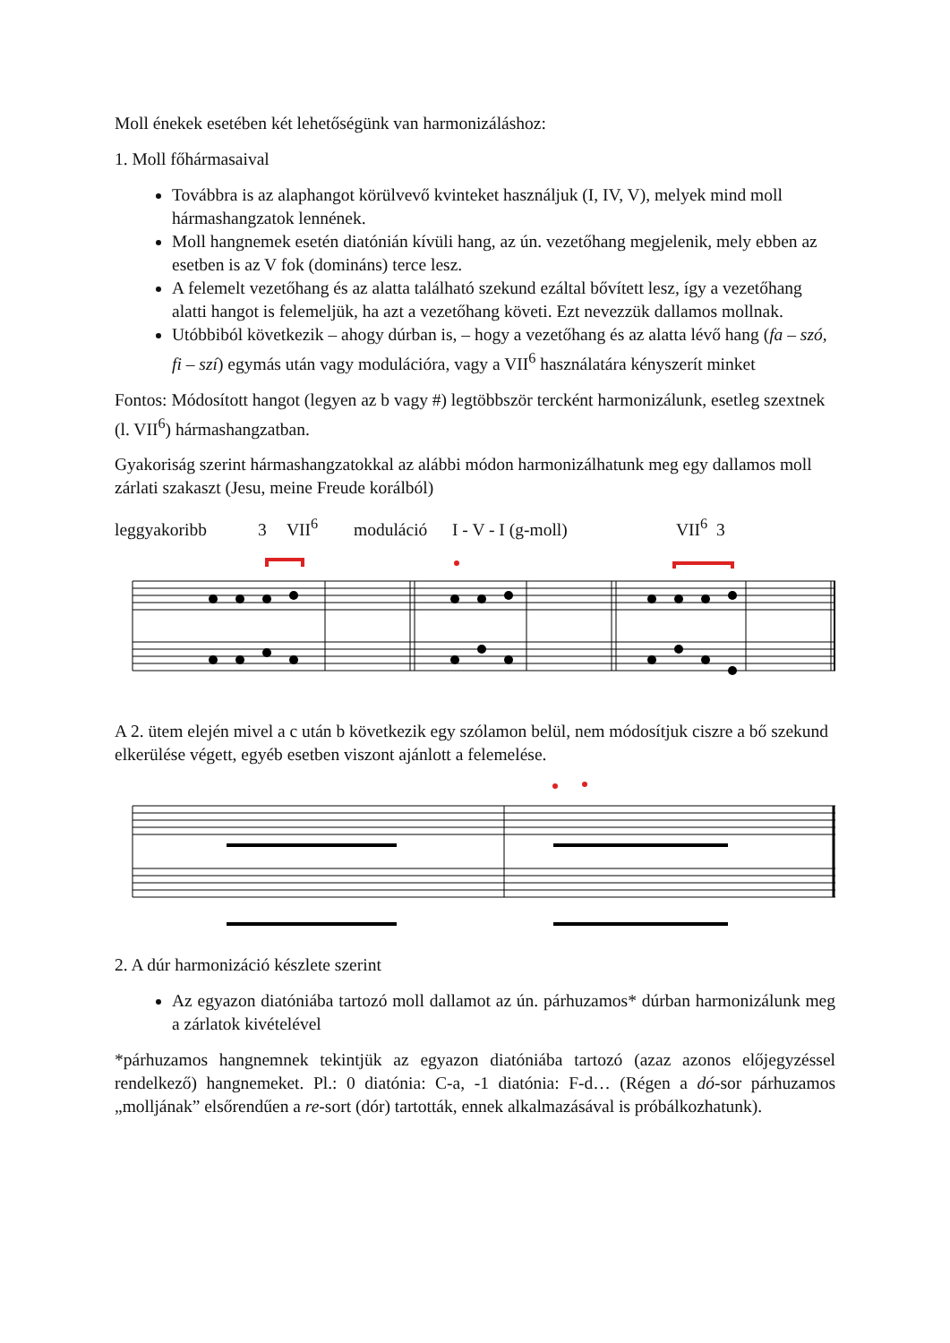Moll énekek esetében két lehetőségünk van harmonizáláshoz:
1. Moll főhármasaival
Továbbra is az alaphangot körülvevő kvinteket használjuk (I, IV, V), melyek mind moll hármashangzatok lennének.
Moll hangnemek esetén diatónián kívüli hang, az ún. vezetőhang megjelenik, mely ebben az esetben is az V fok (domináns) terce lesz.
A felemelt vezetőhang és az alatta található szekund ezáltal bővített lesz, így a vezetőhang alatti hangot is felemeljük, ha azt a vezetőhang követi. Ezt nevezzük dallamos mollnak.
Utóbbiból következik – ahogy dúrban is, – hogy a vezetőhang és az alatta lévő hang (fa – szó, fi – szí) egymás után vagy modulációra, vagy a VII<sup>6</sup> használatára kényszerít minket
Fontos: Módosított hangot (legyen az b vagy #) legtöbbször tercként harmonizálunk, esetleg szextnek (l. VII<sup>6</sup>) hármashangzatban.
Gyakoriság szerint hármashangzatokkal az alábbi módon harmonizálhatunk meg egy dallamos moll zárlati szakaszt (Jesu, meine Freude korálból)
leggyakoribb 3 VII<sup>6</sup> moduláció I - V - I (g-moll) VII<sup>6</sup> 3
A 2. ütem elején mivel a c után b következik egy szólamon belül, nem módosítjuk ciszre a bő szekund elkerülése végett, egyéb esetben viszont ajánlott a felemelése.
2. A dúr harmonizáció készlete szerint
Az egyazon diatóniába tartozó moll dallamot az ún. párhuzamos* dúrban harmonizálunk meg a zárlatok kivételével
*párhuzamos hangnemnek tekintjük az egyazon diatóniába tartozó (azaz azonos előjegyzéssel rendelkező) hangnemeket. Pl.: 0 diatónia: C-a, -1 diatónia: F-d… (Régen a dó-sor párhuzamos „molljának” elsőrendűen a re-sort (dór) tartották, ennek alkalmazásával is próbálkozhatunk).